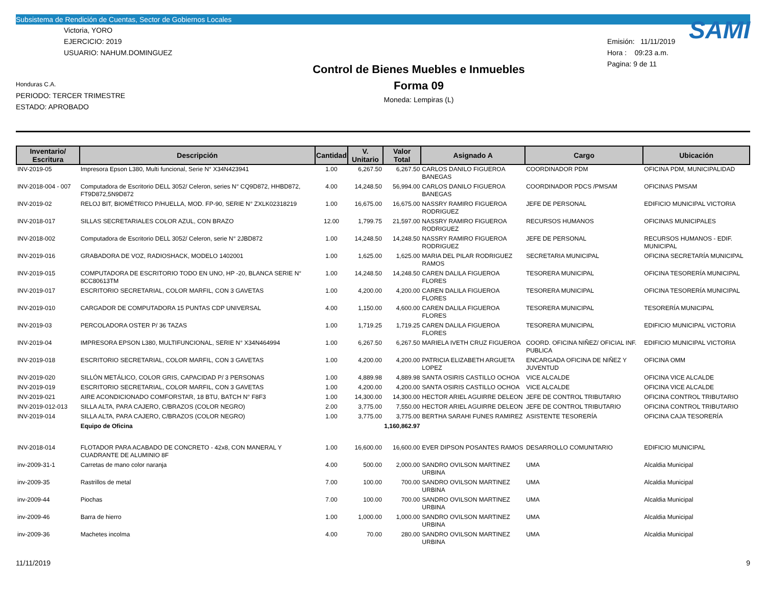Subsistema de Rendición de Cuentas, Sector de Gobiernos Locales
Victoria, YORO
EJERCICIO: 2019
USUARIO: NAHUM.DOMINGUEZ
Honduras C.A.
PERIODO: TERCER TRIMESTRE
ESTADO: APROBADO
Control de Bienes Muebles e Inmuebles
Forma 09
Moneda: Lempiras (L)
SAMI
Emisión: 11/11/2019
Hora : 09:23 a.m.
Pagina: 9 de 11
| Inventario/ Escritura | Descripción | Cantidad | V. Unitario | Valor Total | Asignado A | Cargo | Ubicación |
| --- | --- | --- | --- | --- | --- | --- | --- |
| INV-2019-05 | Impresora Epson L380, Multi funcional, Serie N° X34N423941 | 1.00 | 6,267.50 | 6,267.50 | CARLOS DANILO FIGUEROA BANEGAS | COORDINADOR PDM | OFICINA PDM, MUNICIPALIDAD |
| INV-2018-004 - 007 | Computadora de Escritorio DELL 3052/ Celeron, series N° CQ9D872, HHBD872, FT9D872,5N9D872 | 4.00 | 14,248.50 | 56,994.00 | CARLOS DANILO FIGUEROA BANEGAS | COORDINADOR PDCS /PMSAM | OFICINAS PMSAM |
| INV-2019-02 | RELOJ BIT, BIOMÉTRICO P/HUELLA, MOD. FP-90, SERIE N° ZXLK02318219 | 1.00 | 16,675.00 | 16,675.00 | NASSRY RAMIRO FIGUEROA RODRIGUEZ | JEFE DE PERSONAL | EDIFICIO MUNICIPAL VICTORIA |
| INV-2018-017 | SILLAS SECRETARIALES COLOR AZUL, CON BRAZO | 12.00 | 1,799.75 | 21,597.00 | NASSRY RAMIRO FIGUEROA RODRIGUEZ | RECURSOS HUMANOS | OFICINAS MUNICIPALES |
| INV-2018-002 | Computadora de Escritorio DELL 3052/ Celeron, serie N° 2JBD872 | 1.00 | 14,248.50 | 14,248.50 | NASSRY RAMIRO FIGUEROA RODRIGUEZ | JEFE DE PERSONAL | RECURSOS HUMANOS - EDIF. MUNICIPAL |
| INV-2019-016 | GRABADORA DE VOZ, RADIOSHACK, MODELO 1402001 | 1.00 | 1,625.00 | 1,625.00 | MARIA DEL PILAR RODRIGUEZ RAMOS | SECRETARIA MUNICIPAL | OFICINA SECRETARÍA MUNICIPAL |
| INV-2019-015 | COMPUTADORA DE ESCRITORIO TODO EN UNO, HP -20, BLANCA SERIE N° 8CC80613TM | 1.00 | 14,248.50 | 14,248.50 | CAREN DALILA FIGUEROA FLORES | TESORERA MUNICIPAL | OFICINA TESORERÍA MUNICIPAL |
| INV-2019-017 | ESCRITORIO SECRETARIAL, COLOR MARFIL, CON 3 GAVETAS | 1.00 | 4,200.00 | 4,200.00 | CAREN DALILA FIGUEROA FLORES | TESORERA MUNICIPAL | OFICINA TESORERÍA MUNICIPAL |
| INV-2019-010 | CARGADOR DE COMPUTADORA 15 PUNTAS CDP UNIVERSAL | 4.00 | 1,150.00 | 4,600.00 | CAREN DALILA FIGUEROA FLORES | TESORERA MUNICIPAL | TESORERÍA MUNICIPAL |
| INV-2019-03 | PERCOLADORA OSTER P/ 36 TAZAS | 1.00 | 1,719.25 | 1,719.25 | CAREN DALILA FIGUEROA FLORES | TESORERA MUNICIPAL | EDIFICIO MUNICIPAL VICTORIA |
| INV-2019-04 | IMPRESORA EPSON L380, MULTIFUNCIONAL, SERIE N° X34N464994 | 1.00 | 6,267.50 | 6,267.50 | MARIELA IVETH CRUZ FIGUEROA | COORD. OFICINA NIÑEZ/ OFICIAL INF. PUBLICA | EDIFICIO MUNICIPAL VICTORIA |
| INV-2019-018 | ESCRITORIO SECRETARIAL, COLOR MARFIL, CON 3 GAVETAS | 1.00 | 4,200.00 | 4,200.00 | PATRICIA ELIZABETH ARGUETA LOPEZ | ENCARGADA OFICINA DE NIÑEZ Y JUVENTUD | OFICINA OMM |
| INV-2019-020 | SILLÓN METÁLICO, COLOR GRIS, CAPACIDAD P/ 3 PERSONAS | 1.00 | 4,889.98 | 4,889.98 | SANTA OSIRIS CASTILLO OCHOA | VICE ALCALDE | OFICINA VICE ALCALDE |
| INV-2019-019 | ESCRITORIO SECRETARIAL, COLOR MARFIL, CON 3 GAVETAS | 1.00 | 4,200.00 | 4,200.00 | SANTA OSIRIS CASTILLO OCHOA | VICE ALCALDE | OFICINA VICE ALCALDE |
| INV-2019-021 | AIRE ACONDICIONADO COMFORSTAR, 18 BTU, BATCH N° F8F3 | 1.00 | 14,300.00 | 14,300.00 | HECTOR ARIEL AGUIRRE DELEON | JEFE DE CONTROL TRIBUTARIO | OFICINA CONTROL TRIBUTARIO |
| INV-2019-012-013 | SILLA ALTA, PARA CAJERO, C/BRAZOS (COLOR NEGRO) | 2.00 | 3,775.00 | 7,550.00 | HECTOR ARIEL AGUIRRE DELEON | JEFE DE CONTROL TRIBUTARIO | OFICINA CONTROL TRIBUTARIO |
| INV-2019-014 | SILLA ALTA, PARA CAJERO, C/BRAZOS (COLOR NEGRO) | 1.00 | 3,775.00 | 3,775.00 | BERTHA SARAHI FUNES RAMIREZ | ASISTENTE TESORERÍA | OFICINA CAJA TESORERÍA |
| | Equipo de Oficina | | | 1,160,862.97 | | | |
| INV-2018-014 | FLOTADOR PARA ACABADO DE CONCRETO - 42x8, CON MANERAL Y CUADRANTE DE ALUMINIO 8F | 1.00 | 16,600.00 | 16,600.00 | EVER DIPSON POSANTES RAMOS | DESARROLLO COMUNITARIO | EDIFICIO MUNICIPAL |
| inv-2009-31-1 | Carretas de mano color naranja | 4.00 | 500.00 | 2,000.00 | SANDRO OVILSON MARTINEZ URBINA | UMA | Alcaldia Municipal |
| inv-2009-35 | Rastrillos de metal | 7.00 | 100.00 | 700.00 | SANDRO OVILSON MARTINEZ URBINA | UMA | Alcaldia Municipal |
| inv-2009-44 | Piochas | 7.00 | 100.00 | 700.00 | SANDRO OVILSON MARTINEZ URBINA | UMA | Alcaldia Municipal |
| inv-2009-46 | Barra de hierro | 1.00 | 1,000.00 | 1,000.00 | SANDRO OVILSON MARTINEZ URBINA | UMA | Alcaldia Municipal |
| inv-2009-36 | Machetes incolma | 4.00 | 70.00 | 280.00 | SANDRO OVILSON MARTINEZ URBINA | UMA | Alcaldia Municipal |
11/11/2019 9